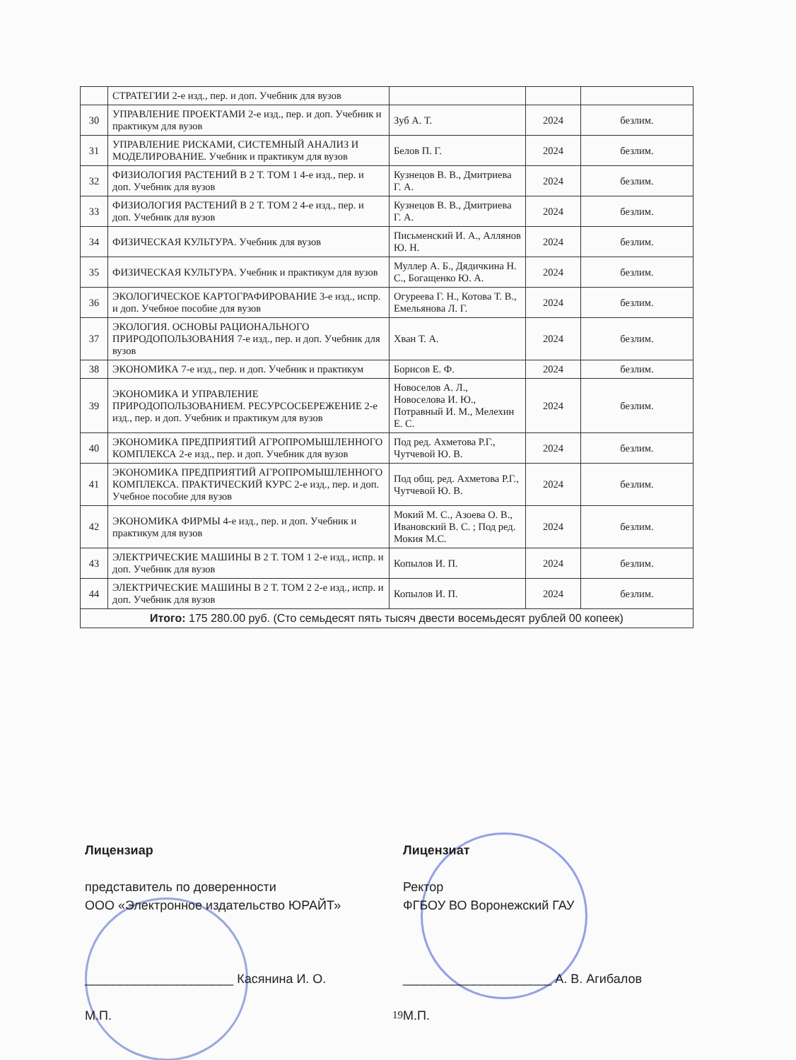| | СТРАТЕГИИ 2-е изд., пер. и доп. Учебник для вузов | | | |
| 30 | УПРАВЛЕНИЕ ПРОЕКТАМИ 2-е изд., пер. и доп. Учебник и практикум для вузов | Зуб А. Т. | 2024 | безлим. |
| 31 | УПРАВЛЕНИЕ РИСКАМИ, СИСТЕМНЫЙ АНАЛИЗ И МОДЕЛИРОВАНИЕ. Учебник и практикум для вузов | Белов П. Г. | 2024 | безлим. |
| 32 | ФИЗИОЛОГИЯ РАСТЕНИЙ В 2 Т. ТОМ 1 4-е изд., пер. и доп. Учебник для вузов | Кузнецов В. В., Дмитриева Г. А. | 2024 | безлим. |
| 33 | ФИЗИОЛОГИЯ РАСТЕНИЙ В 2 Т. ТОМ 2 4-е изд., пер. и доп. Учебник для вузов | Кузнецов В. В., Дмитриева Г. А. | 2024 | безлим. |
| 34 | ФИЗИЧЕСКАЯ КУЛЬТУРА. Учебник для вузов | Письменский И. А., Аллянов Ю. Н. | 2024 | безлим. |
| 35 | ФИЗИЧЕСКАЯ КУЛЬТУРА. Учебник и практикум для вузов | Муллер А. Б., Дядичкина Н. С., Богащенко Ю. А. | 2024 | безлим. |
| 36 | ЭКОЛОГИЧЕСКОЕ КАРТОГРАФИРОВАНИЕ 3-е изд., испр. и доп. Учебное пособие для вузов | Огуреева Г. Н., Котова Т. В., Емельянова Л. Г. | 2024 | безлим. |
| 37 | ЭКОЛОГИЯ. ОСНОВЫ РАЦИОНАЛЬНОГО ПРИРОДОПОЛЬЗОВАНИЯ 7-е изд., пер. и доп. Учебник для вузов | Хван Т. А. | 2024 | безлим. |
| 38 | ЭКОНОМИКА 7-е изд., пер. и доп. Учебник и практикум | Борисов Е. Ф. | 2024 | безлим. |
| 39 | ЭКОНОМИКА И УПРАВЛЕНИЕ ПРИРОДОПОЛЬЗОВАНИЕМ. РЕСУРСОСБЕРЕЖЕНИЕ 2-е изд., пер. и доп. Учебник и практикум для вузов | Новоселов А. Л., Новоселова И. Ю., Потравный И. М., Мелехин Е. С. | 2024 | безлим. |
| 40 | ЭКОНОМИКА ПРЕДПРИЯТИЙ АГРОПРОМЫШЛЕННОГО КОМПЛЕКСА 2-е изд., пер. и доп. Учебник для вузов | Под ред. Ахметова Р.Г., Чутчевой Ю. В. | 2024 | безлим. |
| 41 | ЭКОНОМИКА ПРЕДПРИЯТИЙ АГРОПРОМЫШЛЕННОГО КОМПЛЕКСА. ПРАКТИЧЕСКИЙ КУРС 2-е изд., пер. и доп. Учебное пособие для вузов | Под общ. ред. Ахметова Р.Г., Чутчевой Ю. В. | 2024 | безлим. |
| 42 | ЭКОНОМИКА ФИРМЫ 4-е изд., пер. и доп. Учебник и практикум для вузов | Мокий М. С., Азоева О. В., Ивановский В. С. ; Под ред. Мокия М.С. | 2024 | безлим. |
| 43 | ЭЛЕКТРИЧЕСКИЕ МАШИНЫ В 2 Т. ТОМ 1 2-е изд., испр. и доп. Учебник для вузов | Копылов И. П. | 2024 | безлим. |
| 44 | ЭЛЕКТРИЧЕСКИЕ МАШИНЫ В 2 Т. ТОМ 2 2-е изд., испр. и доп. Учебник для вузов | Копылов И. П. | 2024 | безлим. |
| Итого: 175 280.00 руб. (Сто семьдесят пять тысяч двести восемьдесят рублей 00 копеек) | | | | |
Лицензиар
представитель по доверенности
ООО «Электронное издательство ЮРАЙТ»
_____________________ Касянина И. О.
М.П.
Лицензиат
Ректор
ФГБОУ ВО Воронежский ГАУ
_____________________ А. В. Агибалов
М.П.
19